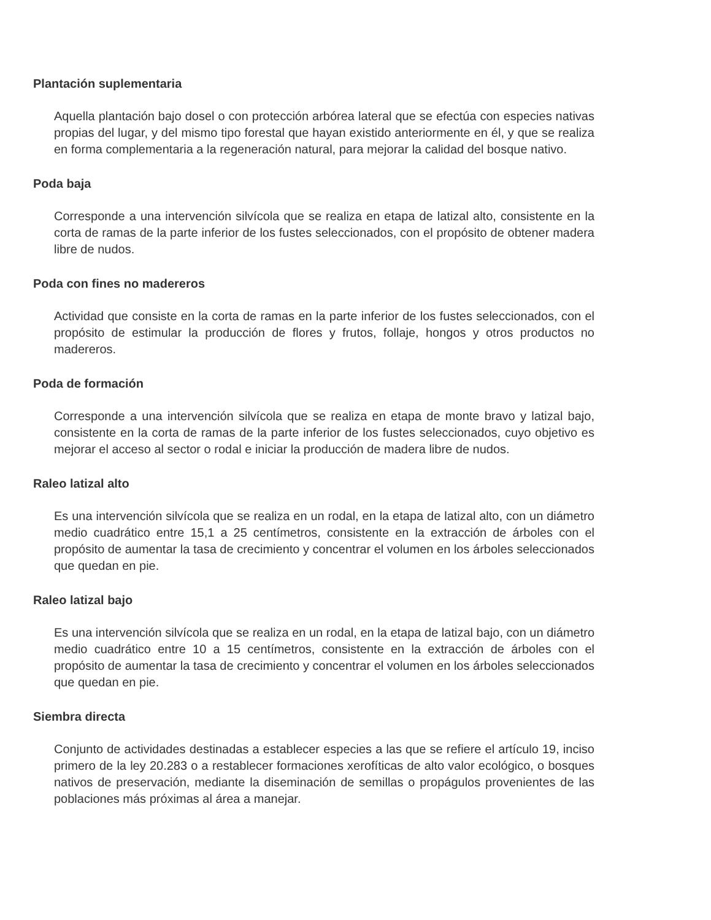Plantación suplementaria
Aquella plantación bajo dosel o con protección arbórea lateral que se efectúa con especies nativas propias del lugar, y del mismo tipo forestal que hayan existido anteriormente en él, y que se realiza en forma complementaria a la regeneración natural, para mejorar la calidad del bosque nativo.
Poda baja
Corresponde a una intervención silvícola que se realiza en etapa de latizal alto, consistente en la corta de ramas de la parte inferior de los fustes seleccionados, con el propósito de obtener madera libre de nudos.
Poda con fines no madereros
Actividad que consiste en la corta de ramas en la parte inferior de los fustes seleccionados, con el propósito de estimular la producción de flores y frutos, follaje, hongos y otros productos no madereros.
Poda de formación
Corresponde a una intervención silvícola que se realiza en etapa de monte bravo y latizal bajo, consistente en la corta de ramas de la parte inferior de los fustes seleccionados, cuyo objetivo es mejorar el acceso al sector o rodal e iniciar la producción de madera libre de nudos.
Raleo latizal alto
Es una intervención silvícola que se realiza en un rodal, en la etapa de latizal alto, con un diámetro medio cuadrático entre 15,1 a 25 centímetros, consistente en la extracción de árboles con el propósito de aumentar la tasa de crecimiento y concentrar el volumen en los árboles seleccionados que quedan en pie.
Raleo latizal bajo
Es una intervención silvícola que se realiza en un rodal, en la etapa de latizal bajo, con un diámetro medio cuadrático entre 10 a 15 centímetros, consistente en la extracción de árboles con el propósito de aumentar la tasa de crecimiento y concentrar el volumen en los árboles seleccionados que quedan en pie.
Siembra directa
Conjunto de actividades destinadas a establecer especies a las que se refiere el artículo 19, inciso primero de la ley 20.283 o a restablecer formaciones xerofíticas de alto valor ecológico, o bosques nativos de preservación, mediante la diseminación de semillas o propágulos provenientes de las poblaciones más próximas al área a manejar.